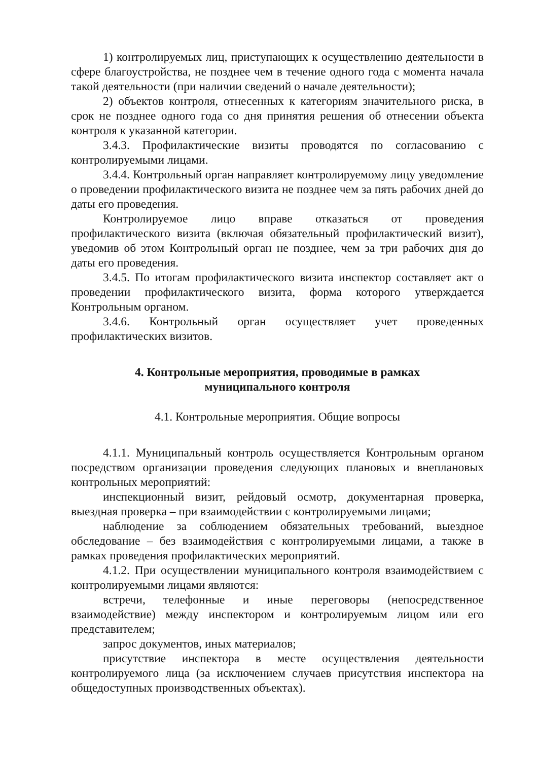1) контролируемых лиц, приступающих к осуществлению деятельности в сфере благоустройства, не позднее чем в течение одного года с момента начала такой деятельности (при наличии сведений о начале деятельности);
2) объектов контроля, отнесенных к категориям значительного риска, в срок не позднее одного года со дня принятия решения об отнесении объекта контроля к указанной категории.
3.4.3. Профилактические визиты проводятся по согласованию с контролируемыми лицами.
3.4.4. Контрольный орган направляет контролируемому лицу уведомление о проведении профилактического визита не позднее чем за пять рабочих дней до даты его проведения.
Контролируемое лицо вправе отказаться от проведения профилактического визита (включая обязательный профилактический визит), уведомив об этом Контрольный орган не позднее, чем за три рабочих дня до даты его проведения.
3.4.5. По итогам профилактического визита инспектор составляет акт о проведении профилактического визита, форма которого утверждается Контрольным органом.
3.4.6. Контрольный орган осуществляет учет проведенных профилактических визитов.
4. Контрольные мероприятия, проводимые в рамках
муниципального контроля
4.1. Контрольные мероприятия. Общие вопросы
4.1.1. Муниципальный контроль осуществляется Контрольным органом посредством организации проведения следующих плановых и внеплановых контрольных мероприятий:
инспекционный визит, рейдовый осмотр, документарная проверка, выездная проверка – при взаимодействии с контролируемыми лицами;
наблюдение за соблюдением обязательных требований, выездное обследование – без взаимодействия с контролируемыми лицами, а также в рамках проведения профилактических мероприятий.
4.1.2. При осуществлении муниципального контроля взаимодействием с контролируемыми лицами являются:
встречи, телефонные и иные переговоры (непосредственное взаимодействие) между инспектором и контролируемым лицом или его представителем;
запрос документов, иных материалов;
присутствие инспектора в месте осуществления деятельности контролируемого лица (за исключением случаев присутствия инспектора на общедоступных производственных объектах).